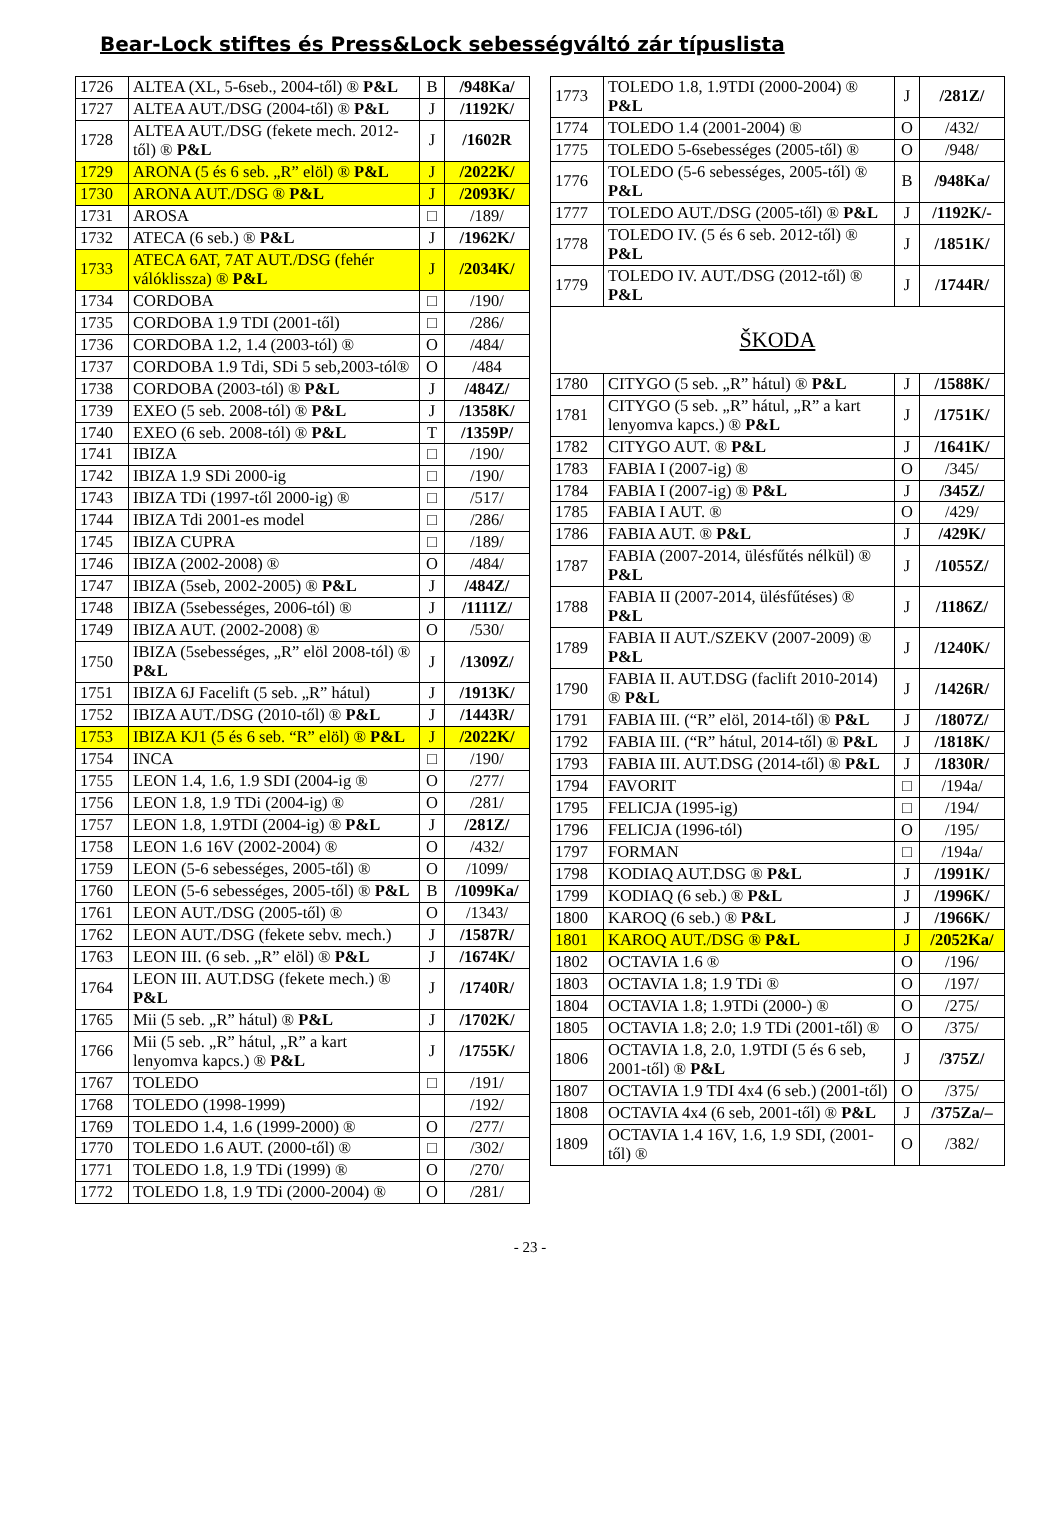Bear-Lock stiftes és Press&Lock sebességváltó zár típuslista
| 1726 | ALTEA (XL, 5-6seb., 2004-től) ® P&L | B | /948Ka/ |
| 1727 | ALTEA AUT./DSG (2004-től) ® P&L | J | /1192K/ |
| 1728 | ALTEA AUT./DSG (fekete mech. 2012-től) ® P&L | J | /1602R |
| 1729 | ARONA (5 és 6 seb. „R” elöl) ® P&L | J | /2022K/ |
| 1730 | ARONA AUT./DSG ® P&L | J | /2093K/ |
| 1731 | AROSA | □ | /189/ |
| 1732 | ATECA (6 seb.) ® P&L | J | /1962K/ |
| 1733 | ATECA 6AT, 7AT AUT./DSG (fehér válóklissza) ® P&L | J | /2034K/ |
| 1734 | CORDOBA | □ | /190/ |
| 1735 | CORDOBA 1.9 TDI (2001-től) | □ | /286/ |
| 1736 | CORDOBA 1.2, 1.4 (2003-tól) ® | O | /484/ |
| 1737 | CORDOBA 1.9 Tdi, SDi 5 seb,2003-tól® | O | /484 |
| 1738 | CORDOBA (2003-tól) ® P&L | J | /484Z/ |
| 1739 | EXEO (5 seb. 2008-tól) ® P&L | J | /1358K/ |
| 1740 | EXEO (6 seb. 2008-tól) ® P&L | T | /1359P/ |
| 1741 | IBIZA | □ | /190/ |
| 1742 | IBIZA 1.9 SDi 2000-ig | □ | /190/ |
| 1743 | IBIZA TDi (1997-től 2000-ig) ® | □ | /517/ |
| 1744 | IBIZA Tdi 2001-es model | □ | /286/ |
| 1745 | IBIZA CUPRA | □ | /189/ |
| 1746 | IBIZA (2002-2008) ® | O | /484/ |
| 1747 | IBIZA (5seb, 2002-2005) ® P&L | J | /484Z/ |
| 1748 | IBIZA (5sebességes, 2006-tól) ® | J | /1111Z/ |
| 1749 | IBIZA AUT. (2002-2008) ® | O | /530/ |
| 1750 | IBIZA (5sebességes, „R” elöl 2008-tól) ® P&L | J | /1309Z/ |
| 1751 | IBIZA 6J Facelift (5 seb. „R” hátul) | J | /1913K/ |
| 1752 | IBIZA AUT./DSG (2010-től) ® P&L | J | /1443R/ |
| 1753 | IBIZA KJ1 (5 és 6 seb. “R” elöl) ® P&L | J | /2022K/ |
| 1754 | INCA | □ | /190/ |
| 1755 | LEON 1.4, 1.6, 1.9 SDI (2004-ig ® | O | /277/ |
| 1756 | LEON 1.8, 1.9 TDi (2004-ig) ® | O | /281/ |
| 1757 | LEON 1.8, 1.9TDI (2004-ig) ® P&L | J | /281Z/ |
| 1758 | LEON 1.6 16V (2002-2004) ® | O | /432/ |
| 1759 | LEON (5-6 sebességes, 2005-től) ® | O | /1099/ |
| 1760 | LEON (5-6 sebességes, 2005-től) ® P&L | B | /1099Ka/ |
| 1761 | LEON AUT./DSG (2005-től) ® | O | /1343/ |
| 1762 | LEON AUT./DSG (fekete sebv. mech.) | J | /1587R/ |
| 1763 | LEON III. (6 seb. „R” elöl) ® P&L | J | /1674K/ |
| 1764 | LEON III. AUT.DSG (fekete mech.) ® P&L | J | /1740R/ |
| 1765 | Mii (5 seb. „R” hátul) ® P&L | J | /1702K/ |
| 1766 | Mii (5 seb. „R” hátul, „R” a kart lenyomva kapcs.) ® P&L | J | /1755K/ |
| 1767 | TOLEDO | □ | /191/ |
| 1768 | TOLEDO (1998-1999) | | /192/ |
| 1769 | TOLEDO 1.4, 1.6 (1999-2000) ® | O | /277/ |
| 1770 | TOLEDO 1.6 AUT. (2000-től) ® | □ | /302/ |
| 1771 | TOLEDO 1.8, 1.9 TDi (1999) ® | O | /270/ |
| 1772 | TOLEDO 1.8, 1.9 TDi (2000-2004) ® | O | /281/ |
| 1773 | TOLEDO 1.8, 1.9TDI (2000-2004) ® P&L | J | /281Z/ |
| 1774 | TOLEDO 1.4 (2001-2004) ® | O | /432/ |
| 1775 | TOLEDO 5-6sebességes (2005-től) ® | O | /948/ |
| 1776 | TOLEDO (5-6 sebességes, 2005-től) ® P&L | B | /948Ka/ |
| 1777 | TOLEDO AUT./DSG (2005-től) ® P&L | J | /1192K/- |
| 1778 | TOLEDO IV. (5 és 6 seb. 2012-től) ® P&L | J | /1851K/ |
| 1779 | TOLEDO IV. AUT./DSG (2012-től) ® P&L | J | /1744R/ |
| ŠKODA | | | |
| 1780 | CITYGO (5 seb. „R” hátul) ® P&L | J | /1588K/ |
| 1781 | CITYGO (5 seb. „R” hátul, „R” a kart lenyomva kapcs.) ® P&L | J | /1751K/ |
| 1782 | CITYGO AUT. ® P&L | J | /1641K/ |
| 1783 | FABIA I (2007-ig) ® | O | /345/ |
| 1784 | FABIA I (2007-ig) ® P&L | J | /345Z/ |
| 1785 | FABIA I AUT. ® | O | /429/ |
| 1786 | FABIA AUT. ® P&L | J | /429K/ |
| 1787 | FABIA (2007-2014, ülésfűtés nélkül) ® P&L | J | /1055Z/ |
| 1788 | FABIA II (2007-2014, ülésfűtéses) ® P&L | J | /1186Z/ |
| 1789 | FABIA II AUT./SZEKV (2007-2009) ® P&L | J | /1240K/ |
| 1790 | FABIA II. AUT.DSG (faclift 2010-2014) ® P&L | J | /1426R/ |
| 1791 | FABIA III. (“R” elöl, 2014-től) ® P&L | J | /1807Z/ |
| 1792 | FABIA III. (“R” hátul, 2014-től) ® P&L | J | /1818K/ |
| 1793 | FABIA III. AUT.DSG (2014-től) ® P&L | J | /1830R/ |
| 1794 | FAVORIT | □ | /194a/ |
| 1795 | FELICJA (1995-ig) | □ | /194/ |
| 1796 | FELICJA (1996-tól) | O | /195/ |
| 1797 | FORMAN | □ | /194a/ |
| 1798 | KODIAQ AUT.DSG ® P&L | J | /1991K/ |
| 1799 | KODIAQ (6 seb.) ® P&L | J | /1996K/ |
| 1800 | KAROQ (6 seb.) ® P&L | J | /1966K/ |
| 1801 | KAROQ AUT./DSG ® P&L | J | /2052Ka/ |
| 1802 | OCTAVIA 1.6 ® | O | /196/ |
| 1803 | OCTAVIA 1.8; 1.9 TDi ® | O | /197/ |
| 1804 | OCTAVIA 1.8; 1.9TDi (2000-) ® | O | /275/ |
| 1805 | OCTAVIA 1.8; 2.0; 1.9 TDi (2001-től) ® | O | /375/ |
| 1806 | OCTAVIA 1.8, 2.0, 1.9TDI (5 és 6 seb, 2001-től) ® P&L | J | /375Z/ |
| 1807 | OCTAVIA 1.9 TDI 4x4 (6 seb.) (2001-től) | O | /375/ |
| 1808 | OCTAVIA 4x4 (6 seb, 2001-től) ® P&L | J | /375Za/– |
| 1809 | OCTAVIA 1.4 16V, 1.6, 1.9 SDI, (2001-től) ® | O | /382/ |
- 23 -